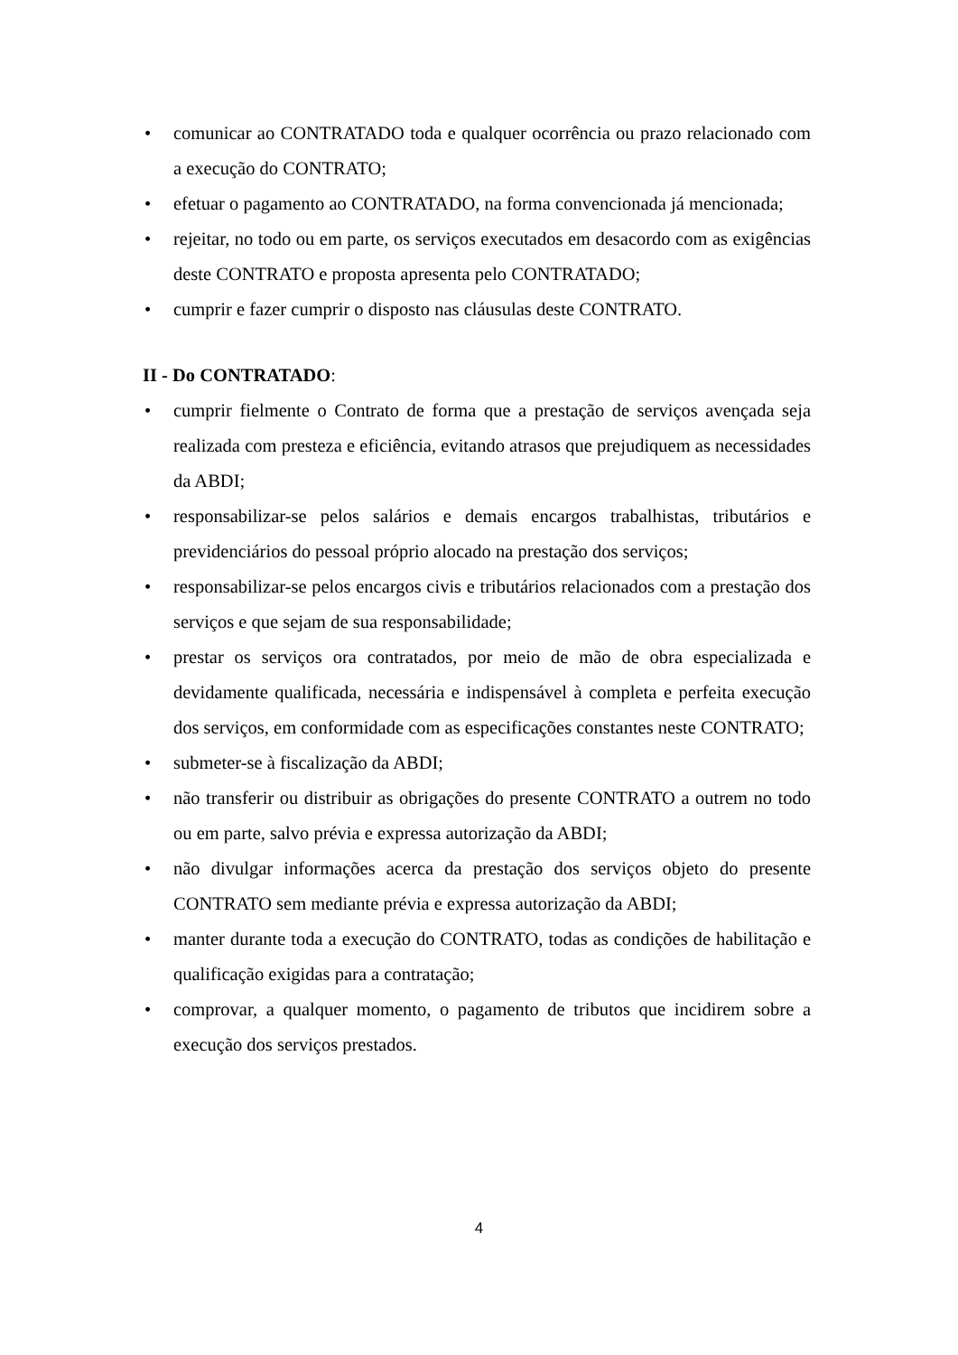• comunicar ao CONTRATADO toda e qualquer ocorrência ou prazo relacionado com a execução do CONTRATO;
• efetuar o pagamento ao CONTRATADO, na forma convencionada já mencionada;
• rejeitar, no todo ou em parte, os serviços executados em desacordo com as exigências deste CONTRATO e proposta apresenta pelo CONTRATADO;
• cumprir e fazer cumprir o disposto nas cláusulas deste CONTRATO.
II - Do CONTRATADO:
• cumprir fielmente o Contrato de forma que a prestação de serviços avençada seja realizada com presteza e eficiência, evitando atrasos que prejudiquem as necessidades da ABDI;
• responsabilizar-se pelos salários e demais encargos trabalhistas, tributários e previdenciários do pessoal próprio alocado na prestação dos serviços;
• responsabilizar-se pelos encargos civis e tributários relacionados com a prestação dos serviços e que sejam de sua responsabilidade;
• prestar os serviços ora contratados, por meio de mão de obra especializada e devidamente qualificada, necessária e indispensável à completa e perfeita execução dos serviços, em conformidade com as especificações constantes neste CONTRATO;
• submeter-se à fiscalização da ABDI;
• não transferir ou distribuir as obrigações do presente CONTRATO a outrem no todo ou em parte, salvo prévia e expressa autorização da ABDI;
• não divulgar informações acerca da prestação dos serviços objeto do presente CONTRATO sem mediante prévia e expressa autorização da ABDI;
• manter durante toda a execução do CONTRATO, todas as condições de habilitação e qualificação exigidas para a contratação;
• comprovar, a qualquer momento, o pagamento de tributos que incidirem sobre a execução dos serviços prestados.
4